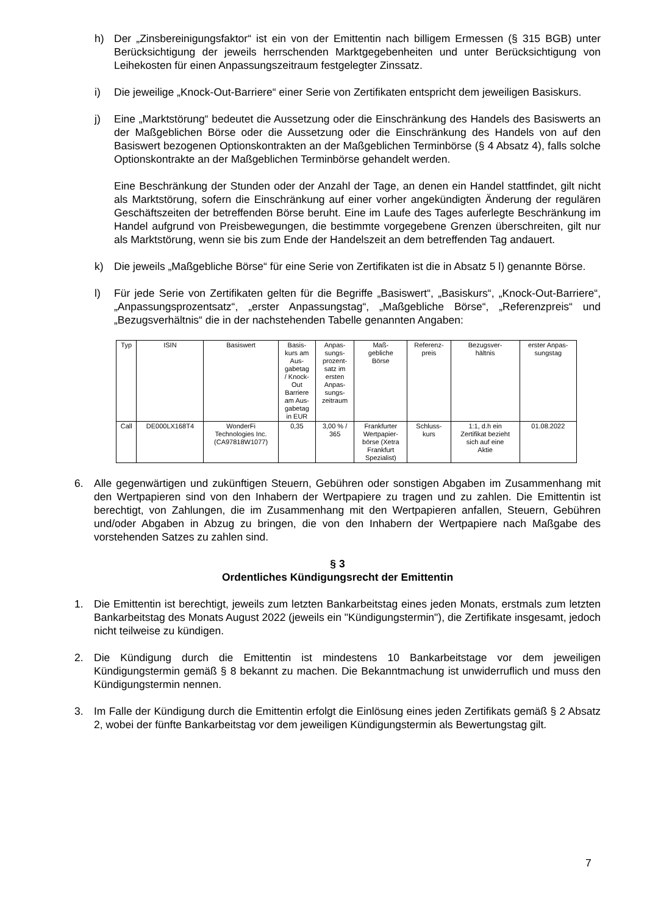h) Der „Zinsbereinigungsfaktor“ ist ein von der Emittentin nach billigem Ermessen (§ 315 BGB) unter Berücksichtigung der jeweils herrschenden Marktgegebenheiten und unter Berücksichtigung von Leihekosten für einen Anpassungszeitraum festgelegter Zinssatz.
i) Die jeweilige „Knock-Out-Barriere“ einer Serie von Zertifikaten entspricht dem jeweiligen Basiskurs.
j) Eine „Marktstörung“ bedeutet die Aussetzung oder die Einschränkung des Handels des Basiswerts an der Maßgeblichen Börse oder die Aussetzung oder die Einschränkung des Handels von auf den Basiswert bezogenen Optionskontrakten an der Maßgeblichen Terminbörse (§ 4 Absatz 4), falls solche Optionskontrakte an der Maßgeblichen Terminbörse gehandelt werden.
Eine Beschränkung der Stunden oder der Anzahl der Tage, an denen ein Handel stattfindet, gilt nicht als Marktstörung, sofern die Einschränkung auf einer vorher angekündigten Änderung der regulären Geschäftszeiten der betreffenden Börse beruht. Eine im Laufe des Tages auferlegte Beschränkung im Handel aufgrund von Preisbewegungen, die bestimmte vorgegebene Grenzen überschreiten, gilt nur als Marktstörung, wenn sie bis zum Ende der Handelszeit an dem betreffenden Tag andauert.
k) Die jeweils „Maßgebliche Börse“ für eine Serie von Zertifikaten ist die in Absatz 5 l) genannte Börse.
l) Für jede Serie von Zertifikaten gelten für die Begriffe „Basiswert“, „Basiskurs“, „Knock-Out-Barriere“, „Anpassungsprozentsatz“, „erster Anpassungstag“, „Maßgebliche Börse“, „Referenzpreis“ und „Bezugsverhältnis“ die in der nachstehenden Tabelle genannten Angaben:
| Typ | ISIN | Basiswert | Basis- kurs am Aus- gabetag / Knock- Out Barriere am Aus- gabetag in EUR | Anpas- sungs- prozent- satz im ersten Anpas- sungs- zeitraum | Maß- gebliche Börse | Referenz- preis | Bezugsver- hältnis | erster Anpas- sungstag |
| Call | DE000LX168T4 | WonderFi Technologies Inc. (CA97818W1077) | 0,35 | 3,00 % / 365 | Frankfurter Wertpapier- börse (Xetra Frankfurt Spezialist) | Schluss- kurs | 1:1, d.h ein Zertifikat bezieht sich auf eine Aktie | 01.08.2022 |
6. Alle gegenwärtigen und zukünftigen Steuern, Gebühren oder sonstigen Abgaben im Zusammenhang mit den Wertpapieren sind von den Inhabern der Wertpapiere zu tragen und zu zahlen. Die Emittentin ist berechtigt, von Zahlungen, die im Zusammenhang mit den Wertpapieren anfallen, Steuern, Gebühren und/oder Abgaben in Abzug zu bringen, die von den Inhabern der Wertpapiere nach Maßgabe des vorstehenden Satzes zu zahlen sind.
§ 3
Ordentliches Kündigungsrecht der Emittentin
1. Die Emittentin ist berechtigt, jeweils zum letzten Bankarbeitstag eines jeden Monats, erstmals zum letzten Bankarbeitstag des Monats August 2022 (jeweils ein "Kündigungstermin"), die Zertifikate insgesamt, jedoch nicht teilweise zu kündigen.
2. Die Kündigung durch die Emittentin ist mindestens 10 Bankarbeitstage vor dem jeweiligen Kündigungstermin gemäß § 8 bekannt zu machen. Die Bekanntmachung ist unwiderruflich und muss den Kündigungstermin nennen.
3. Im Falle der Kündigung durch die Emittentin erfolgt die Einlösung eines jeden Zertifikats gemäß § 2 Absatz 2, wobei der fünfte Bankarbeitstag vor dem jeweiligen Kündigungstermin als Bewertungstag gilt.
7